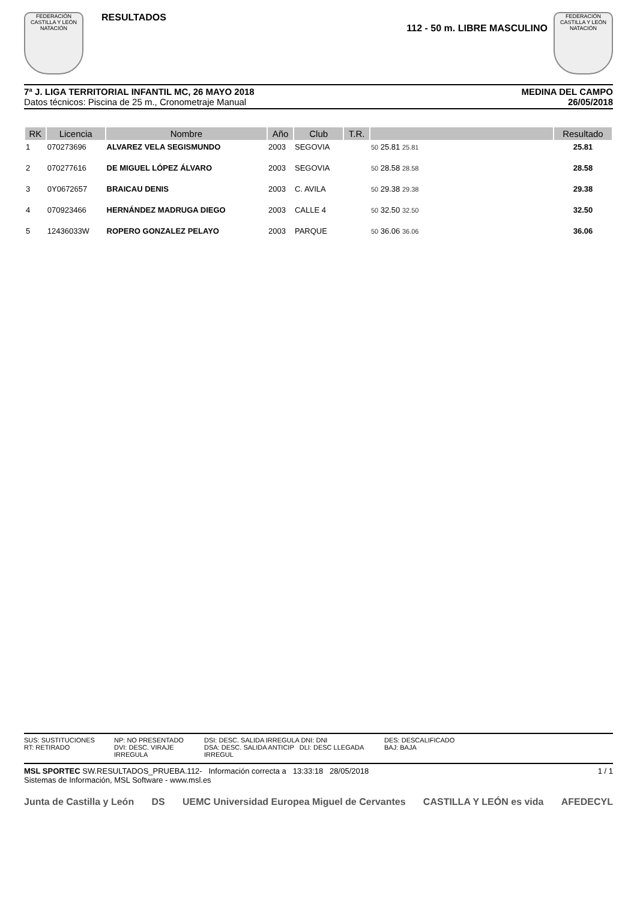FEDERACIÓN CASTILLA Y LEÓN NATACIÓN
RESULTADOS
112 - 50 m. LIBRE MASCULINO
FEDERACIÓN CASTILLA Y LEÓN NATACIÓN
7ª J. LIGA TERRITORIAL INFANTIL MC, 26 MAYO 2018
Datos técnicos: Piscina de 25 m., Cronometraje Manual
MEDINA DEL CAMPO
26/05/2018
| RK | Licencia | Nombre | Año | Club | T.R. | | Resultado |
| --- | --- | --- | --- | --- | --- | --- | --- |
| 1 | 070273696 | ALVAREZ VELA SEGISMUNDO | 2003 | SEGOVIA | | 50 25.81 25.81 | 25.81 |
| 2 | 070277616 | DE MIGUEL LÓPEZ ÁLVARO | 2003 | SEGOVIA | | 50 28.58 28.58 | 28.58 |
| 3 | 0Y0672657 | BRAICAU DENIS | 2003 | C. AVILA | | 50 29.38 29.38 | 29.38 |
| 4 | 070923466 | HERNÁNDEZ MADRUGA DIEGO | 2003 | CALLE 4 | | 50 32.50 32.50 | 32.50 |
| 5 | 12436033W | ROPERO GONZALEZ PELAYO | 2003 | PARQUE | | 50 36.06 36.06 | 36.06 |
SUS: SUSTITUCIONES NP: NO PRESENTADO DSI: DESC. SALIDA IRREGULA DNI: DNI DES: DESCALIFICADO RT: RETIRADO DVI: DESC. VIRAJE IRREGULA DSA: DESC. SALIDA ANTICIP DLI: DESC LLEGADA IRREGUL BAJ: BAJA
MSL SPORTEC SW.RESULTADOS_PRUEBA.112- Información correcta a 13:33:18 28/05/2018
Sistemas de Información, MSL Software - www.msl.es
1 / 1
Junta de Castilla y León DS UEMC Universidad Europea Miguel de Cervantes CASTILLA Y LEÓN es vida AFEDECYL